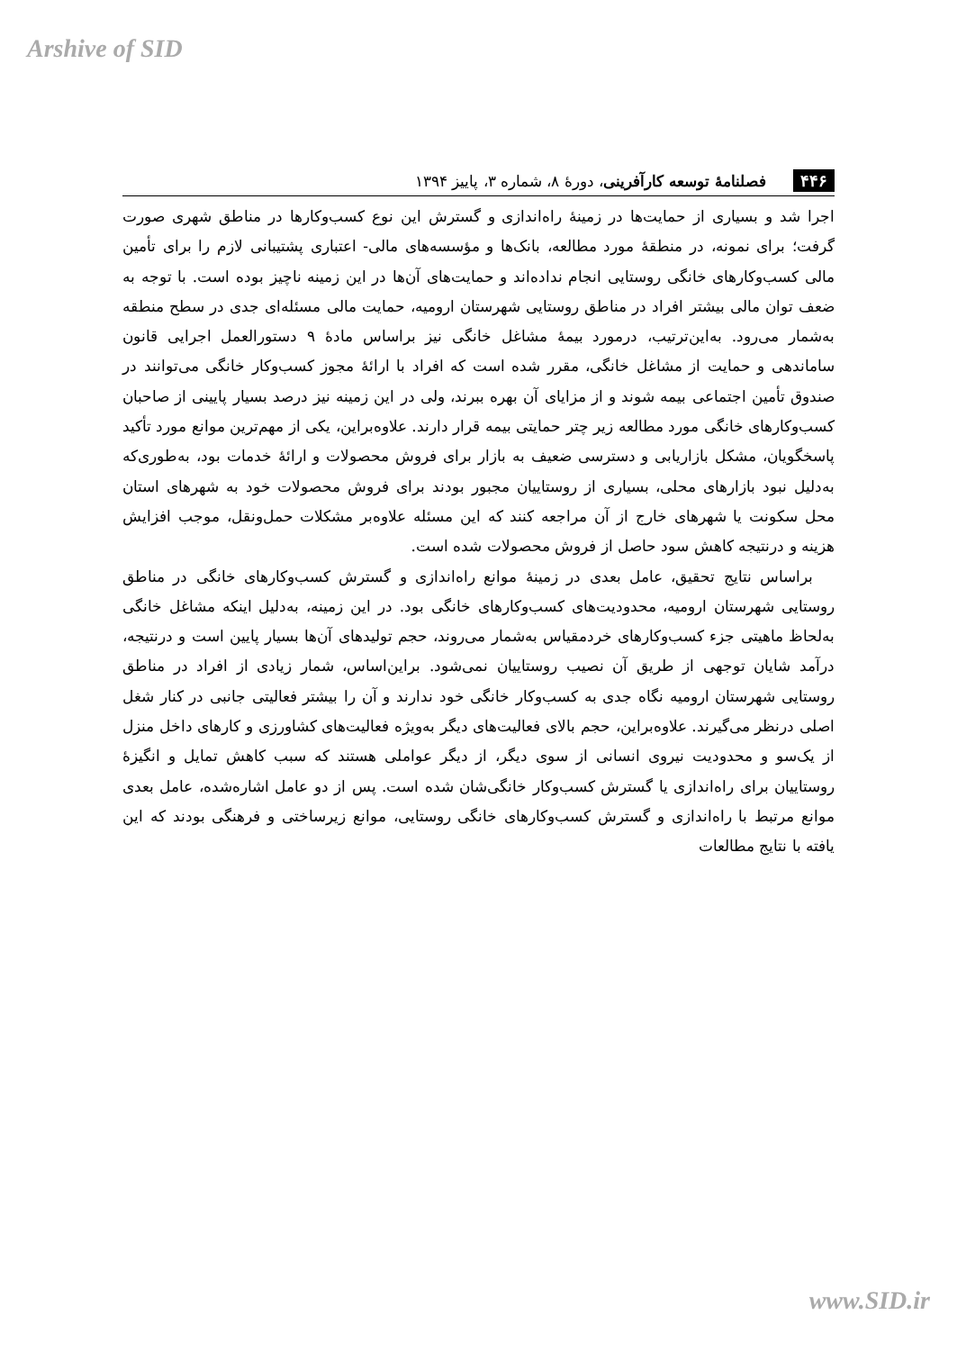Arshive of SID
۴۴۶ فصلنامهٔ توسعه کارآفرینی، دورهٔ ۸، شماره ۳، پاییز ۱۳۹۴
اجرا شد و بسیاری از حمایت‌ها در زمینهٔ راه‌اندازی و گسترش این نوع کسب‌وکارها در مناطق شهری صورت گرفت؛ برای نمونه، در منطقهٔ مورد مطالعه، بانک‌ها و مؤسسه‌های مالی- اعتباری پشتیبانی لازم را برای تأمین مالی کسب‌وکارهای خانگی روستایی انجام نداده‌اند و حمایت‌های آن‌ها در این زمینه ناچیز بوده است. با توجه به ضعف توان مالی بیشتر افراد در مناطق روستایی شهرستان ارومیه، حمایت مالی مسئله‌ای جدی در سطح منطقه به‌شمار می‌رود. به‌این‌ترتیب، درمورد بیمهٔ مشاغل خانگی نیز براساس مادهٔ ۹ دستورالعمل اجرایی قانون ساماندهی و حمایت از مشاغل خانگی، مقرر شده است که افراد با ارائهٔ مجوز کسب‌وکار خانگی می‌توانند در صندوق تأمین اجتماعی بیمه شوند و از مزایای آن بهره ببرند، ولی در این زمینه نیز درصد بسیار پایینی از صاحبان کسب‌وکارهای خانگی مورد مطالعه زیر چتر حمایتی بیمه قرار دارند. علاوه‌براین، یکی از مهم‌ترین موانع مورد تأکید پاسخگویان، مشکل بازاریابی و دسترسی ضعیف به بازار برای فروش محصولات و ارائهٔ خدمات بود، به‌طوری‌که به‌دلیل نبود بازارهای محلی، بسیاری از روستاییان مجبور بودند برای فروش محصولات خود به شهرهای استان محل سکونت یا شهرهای خارج از آن مراجعه کنند که این مسئله علاوه‌بر مشکلات حمل‌ونقل، موجب افزایش هزینه و درنتیجه کاهش سود حاصل از فروش محصولات شده است.
براساس نتایج تحقیق، عامل بعدی در زمینهٔ موانع راه‌اندازی و گسترش کسب‌وکارهای خانگی در مناطق روستایی شهرستان ارومیه، محدودیت‌های کسب‌وکارهای خانگی بود. در این زمینه، به‌دلیل اینکه مشاغل خانگی به‌لحاظ ماهیتی جزء کسب‌وکارهای خردمقیاس به‌شمار می‌روند، حجم تولیدهای آن‌ها بسیار پایین است و درنتیجه، درآمد شایان توجهی از طریق آن نصیب روستاییان نمی‌شود. براین‌اساس، شمار زیادی از افراد در مناطق روستایی شهرستان ارومیه نگاه جدی به کسب‌وکار خانگی خود ندارند و آن را بیشتر فعالیتی جانبی در کنار شغل اصلی درنظر می‌گیرند. علاوه‌براین، حجم بالای فعالیت‌های دیگر به‌ویژه فعالیت‌های کشاورزی و کارهای داخل منزل از یک‌سو و محدودیت نیروی انسانی از سوی دیگر، از دیگر عواملی هستند که سبب کاهش تمایل و انگیزهٔ روستاییان برای راه‌اندازی یا گسترش کسب‌وکار خانگی‌شان شده است. پس از دو عامل اشاره‌شده، عامل بعدی موانع مرتبط با راه‌اندازی و گسترش کسب‌وکارهای خانگی روستایی، موانع زیرساختی و فرهنگی بودند که این یافته با نتایج مطالعات
www.SID.ir